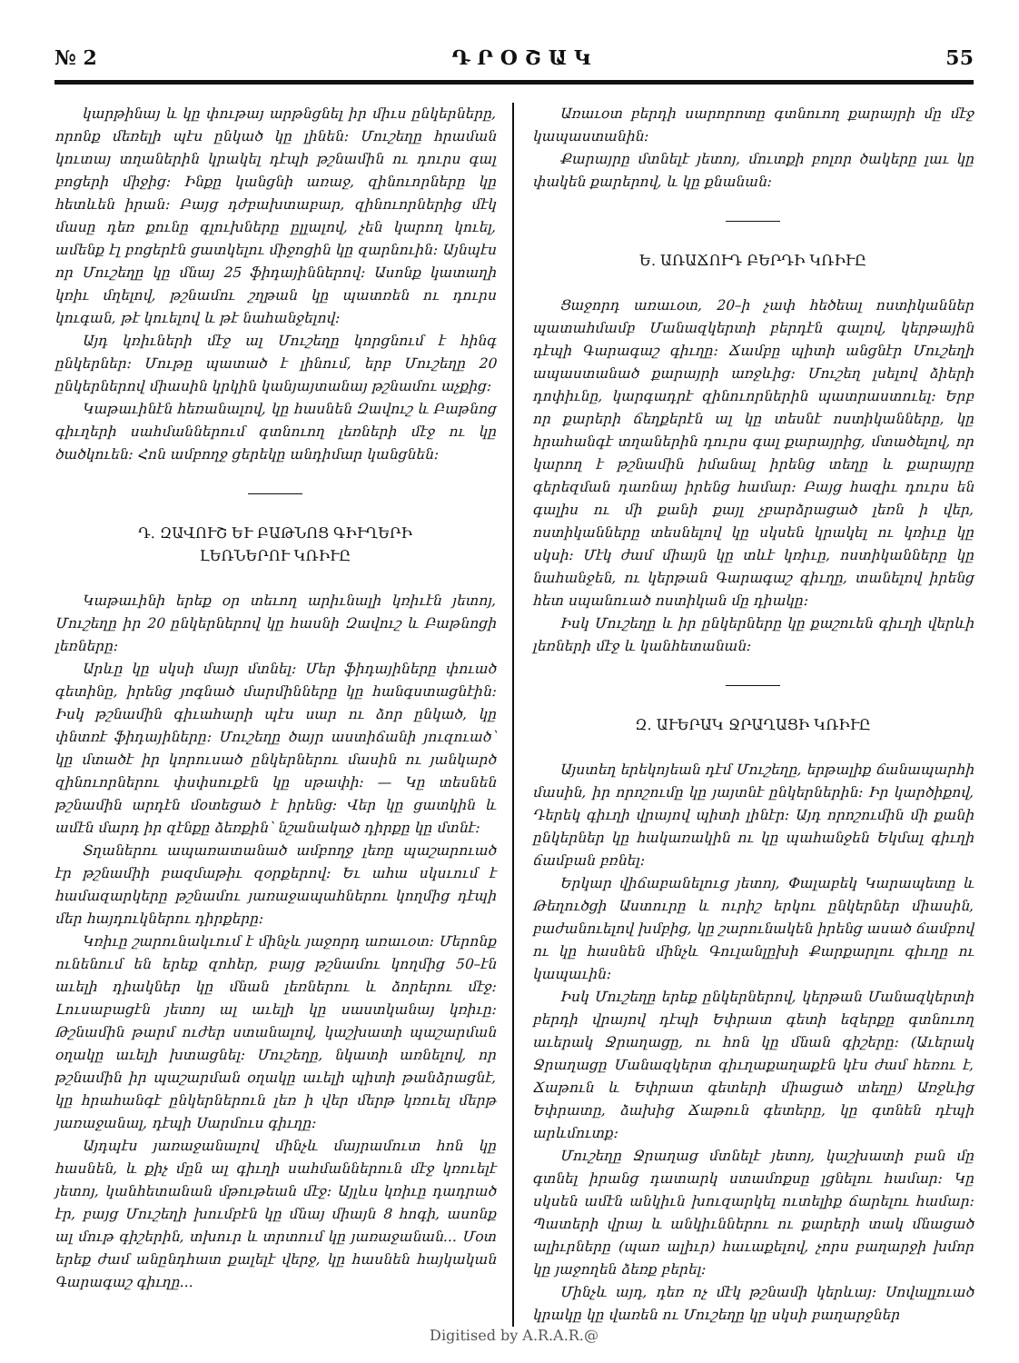№ 2 Դ Ր Օ Շ Ա Կ 55
կարթինայ և կը փութայ արթնցնել իր միւս ընկերները, որոնք մեռելի պէս ընկած կը լինեն: Մուշեղը հրաման կուտայ տղաներին կրակել դէպի թշնամին ու դուրս գալ բոցերի միջից: Ինքը կանցնի առաջ, զինուորները կը հետևեն իրան: Բայց դժբախտաբար, զինուորներից մէկ մասը դեռ քունը գլուխները ըլլալով, չեն կարող կուել, ամենք էլ բոցերէն ցատկելու միջոցին կը զարնուին: Այնպէս որ Մուշեղը կը մնայ 25 ֆիդայիններով: Ասոնք կատաղի կռիւ մղելով, թշնամու շղթան կը պատռեն ու դուրս կուգան, թէ կուելով և թէ նահանջելով:
Այդ կռիւների մէջ ալ Մուշեղը կորցնում է հինգ ընկերներ: Մութը պատած է լինում, երբ Մուշեղը 20 ընկերներով միասին կրկին կանյայտանայ թշնամու աչքից:
Կաթաւինէն հեռանալով, կը հասնեն Զավուշ և Բաթնոց գիւղերի սահմաններում գտնուող լեռների մէջ ու կը ծածկուեն: Հոն ամբողջ ցերեկը անդիմար կանցնեն:
Դ. ԶԱՎՈՒՇ ԵՒ ԲԱԹՆՈՑ ԳԻՒՂԵՐԻ
ԼԵՌՆԵՐՈՒ ԿՌԻՒԸ
Կաթաւինի երեք օր տեւող արիւնալի կռիւէն յետոյ, Մուշեղը իր 20 ընկերներով կը հասնի Զավուշ և Բաթնոցի լեռները:
Արևը կը սկսի մայր մտնել: Մեր ֆիդայիները փուած գետինը, իրենց յոգնած մարմինները կը հանգստացնէին: Իսկ թշնամին գիւահարի պէս սար ու ձոր ընկած, կը փնտռէ ֆիդայիները: Մուշեղը ծայր աստիճանի յուզուած՝ կը մտածէ իր կորուսած ընկերներու մասին ու յանկարծ զինուորներու փսփսուքէն կը սթափի: — Կը տեսնեն թշնամին արդէն մօտեցած է իրենց: Վեր կը ցատկին և ամէն մարդ իր զէնքը ձեռքին՝ նշանակած դիրքը կը մտնէ:
Տղաներու ապառատանած ամբողջ լեռը պաշարուած էր թշնամիի բազմաթիւ զօրքերով: Եւ ահա սկսւում է համազարկերը թշնամու յառաջապահներու կողմից դէպի մեր հայդուկներու դիրքերը:
Կռիւը շարունակւում է մինչև յաջորդ առաւօտ: Մերոնք ունենում են երեք զոհեր, բայց թշնամու կողմից 50–էն աւելի դիակներ կը մնան լեռներու և ձորերու մէջ: Լուսաբացէն յետոյ ալ աւելի կը սաստկանայ կռիւը: Թշնամին թարմ ուժեր ստանալով, կաշխատի պաշարման օղակը աւելի խտացնել: Մուշեղը, նկատի առնելով, որ թշնամին իր պաշարման օղակը աւելի պիտի թանձրացնէ, կը հրահանգէ ընկերներուն լեռ ի վեր մերթ կռուել մերթ յառաջանալ, դէպի Սարմուս գիւղը:
Այդպէս յառաջանալով մինչև մայրամուտ հոն կը հասնեն, և քիչ մըն ալ գիւղի սահմաններուն մէջ կռուելէ յետոյ, կանհետանան մթութեան մէջ: Այլևս կռիւը դադրած էր, բայց Մուշեղի խումբէն կը մնայ միայն 8 հոգի, ասոնք ալ մութ գիշերին, տխուր և տրտում կը յառաջանան... Մօտ երեք ժամ անընդհատ քալելէ վերջ, կը հասնեն հայկական Գարագաշ գիւղը...
Առաւօտ բերդի սարորոտը գտնուող քարայրի մը մէջ կապաստանին:
Քարայրը մտնելէ յետոյ, մուտքի բոլոր ծակերը լաւ կը փակեն քարերով, և կը քնանան:
Ե. ԱՌԱՃՈՒԴ ԲԵՐԴԻ ԿՌԻՒԸ
Ցաջորդ առաւօտ, 20–ի չափ հեծեալ ոստիկաններ պատահմամբ Մանազկերտի բերդէն գալով, կերթային դէպի Գարագաշ գիւղը: Ճամբը պիտի անցնէր Մուշեղի ապաստանած քարայրի առջևից: Մուշեղ լսելով ձիերի դոփիւնը, կարգադրէ զինուորներին պատրաստուել: Երբ որ քարերի ճեղքերէն ալ կը տեսնէ ոստիկանները, կը հրահանգէ տղաներին դուրս գալ քարայրից, մտածելով, որ կարող է թշնամին իմանալ իրենց տեղը և քարայրը գերեզման դառնայ իրենց համար: Բայց հազիւ դուրս են գալիս ու մի քանի քայլ չբարձրացած լեռն ի վեր, ոստիկանները տեսնելով կը սկսեն կրակել ու կռիւը կը սկսի: Մէկ ժամ միայն կը տևէ կռիւը, ոստիկանները կը նահանջեն, ու կերթան Գարագաշ գիւղը, տանելով իրենց հետ սպանուած ոստիկան մը դիակը:
Իսկ Մուշեղը և իր ընկերները կը քաշուեն գիւղի վերևի լեռների մէջ և կանհետանան:
Զ. ԱՒԵՐԱԿ ՋՐԱՂԱՑԻ ԿՌԻՒԸ
Այստեղ երեկոյեան դէմ Մուշեղը, երթալիք ճանապարհի մասին, իր որոշումը կը յայտնէ ընկերներին: Իր կարծիքով, Դերեկ գիւղի վրայով պիտի լինէր: Այդ որոշումին մի քանի ընկերներ կը հակառակին ու կը պահանջեն Եկմալ գիւղի ճամբան բռնել:
Երկար վիճաբանելուց յետոյ, Փալաբեկ Կարապետը և Թեղուծցի Աստուրը և ուրիշ երկու ընկերներ միասին, բաժանուելով խմբից, կը շարունակեն իրենց ասած ճամբով ու կը հասնեն մինչև Գուլանլըխի Քարքարլու գիւղը ու կապաւին:
Իսկ Մուշեղը երեք ընկերներով, կերթան Մանազկերտի բերդի վրայով դէպի Եփրատ գետի եզերքը գտնուող աւերակ Ջրաղացը, ու հոն կը մնան գիշերը: (Աւերակ Ջրաղացը Մանազկերտ գիւղաքաղաքէն կէս ժամ հեռու է, Ճաթուն և Եփրատ գետերի միացած տեղը) Առջևից Եփրատը, ձախից Ճաթուն գետերը, կը գտնեն դէպի արևմուտք:
Մուշեղը Ջրաղաց մտնելէ յետոյ, կաշխատի բան մը գտնել իրանց դատարկ ստամոքսը լցնելու համար: Կը սկսեն ամէն անկիւն խուզարկել ուտելիք ճարելու համար: Պատերի վրայ և անկիւններու ու քարերի տակ մնացած ալիւրները (պառ ալիւր) հաւաքելով, չորս բաղարջի խմոր կը յաջողեն ձեռք բերել:
Մինչև այդ, դեռ ոչ մէկ թշնամի կերևայ: Սովալլուած կրակը կը վառեն ու Մուշեղը կը սկսի բաղարջներ
Digitised by A.R.A.R.@